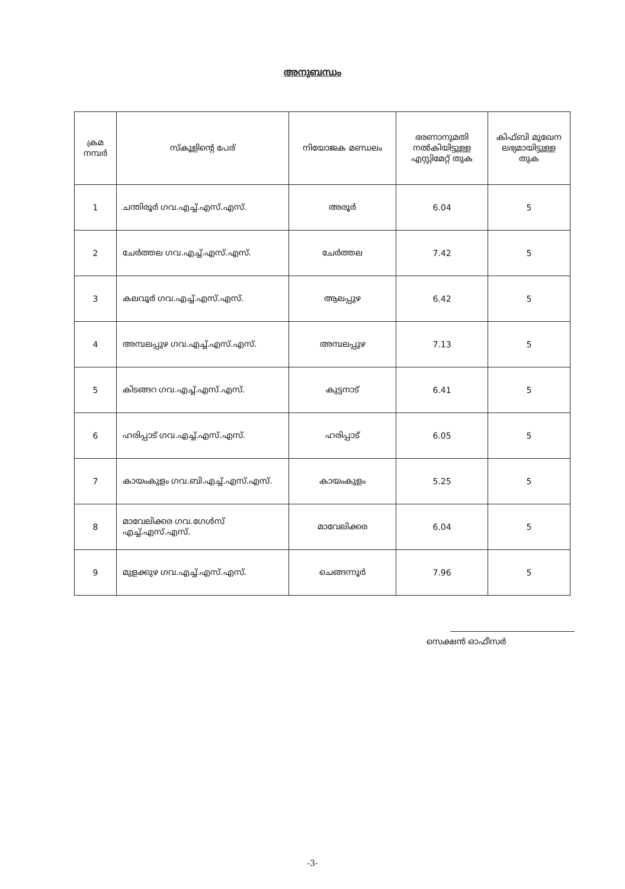അനുബന്ധം
| ക്രമ നമ്പർ | സ്കൂളിന്റെ പേര് | നിയോജക മണ്ഡലം | ഭരണാനുമതി നൽകിയിട്ടുള്ള എസ്റ്റിമേറ്റ് തുക | കിഫ്ബി മുഖേന ലഭ്യമായിട്ടുള്ള തുക |
| --- | --- | --- | --- | --- |
| 1 | ചന്തിരൂർ ഗവ.എച്ച്.എസ്.എസ്. | അരൂർ | 6.04 | 5 |
| 2 | ചേർത്തല ഗവ.എച്ച്.എസ്.എസ്. | ചേർത്തല | 7.42 | 5 |
| 3 | കലവൂർ ഗവ.എച്ച്.എസ്.എസ്. | ആലപ്പുഴ | 6.42 | 5 |
| 4 | അമ്പലപ്പുഴ ഗവ.എച്ച്.എസ്.എസ്. | അമ്പലപ്പുഴ | 7.13 | 5 |
| 5 | കിടങ്ങറ ഗവ.എച്ച്.എസ്.എസ്. | കുട്ടനാട് | 6.41 | 5 |
| 6 | ഹരിപ്പാട് ഗവ.എച്ച്.എസ്.എസ്. | ഹരിപ്പാട് | 6.05 | 5 |
| 7 | കായംകുളം ഗവ.ബി.എച്ച്.എസ്.എസ്. | കായംകുളം | 5.25 | 5 |
| 8 | മാവേലിക്കര ഗവ.ഗേൾസ് എച്ച്.എസ്.എസ്. | മാവേലിക്കര | 6.04 | 5 |
| 9 | മുളക്കുഴ ഗവ.എച്ച്.എസ്.എസ്. | ചെങ്ങന്നൂർ | 7.96 | 5 |
സെക്ഷൻ ഓഫീസർ
-3-